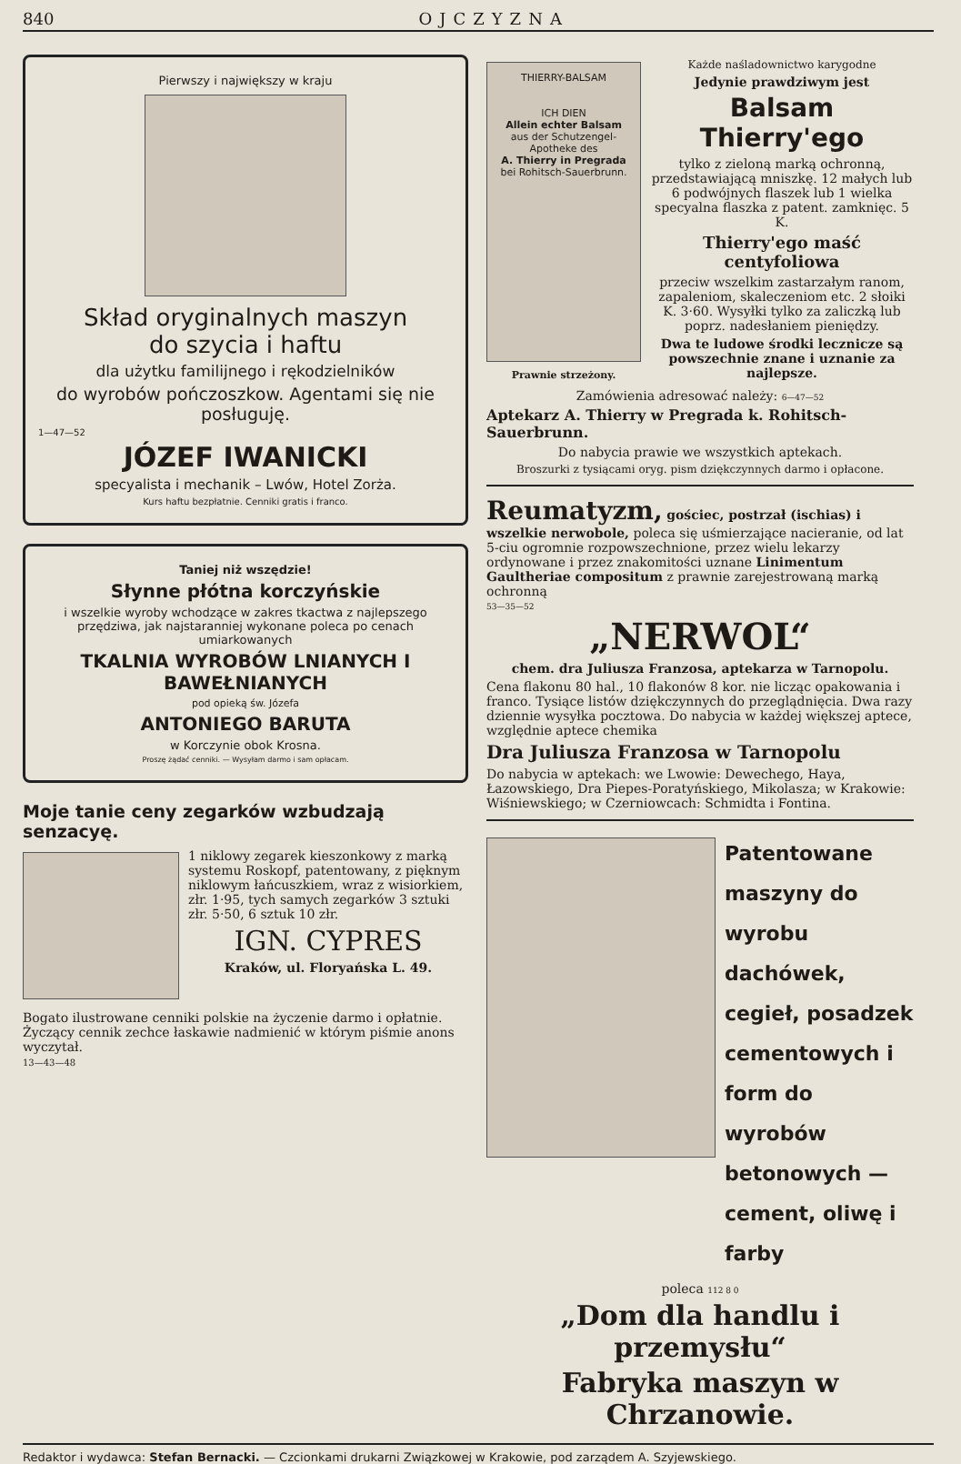840 OJCZYZNA
Pierwszy i największy w kraju
Skład oryginalnych maszyn
do szycia i haftu
dla użytku familijnego i rękodzielników
do wyrobów pończoszkow. Agentami się nie posługuję.
1—47—52
JÓZEF IWANICKI
specyalista i mechanik – Lwów, Hotel Zorża.
Kurs haftu bezpłatnie. Cenniki gratis i franco.
Taniej niż wszędzie!
Słynne płótna korczyńskie
i wszelkie wyroby wchodzące w zakres tkactwa z najlepszego przędziwa, jak najstaranniej wykonane poleca po cenach umiarkowanych
TKALNIA WYROBÓW LNIANYCH I BAWEŁNIANYCH
pod opieką św. Józefa
ANTONIEGO BARUTA
w Korczynie obok Krosna.
Proszę żądać cenniki. — Wysyłam darmo i sam opłacam.
Moje tanie ceny zegarków wzbudzają senzacyę.
1 niklowy zegarek kieszonkowy z marką systemu Roskopf, patentowany, z pięknym niklowym łańcuszkiem, wraz z wisiorkiem, złr. 1·95, tych samych zegarków 3 sztuki złr. 5·50, 6 sztuk 10 złr.
IGN. CYPRES
Kraków, ul. Floryańska L. 49.
Bogato ilustrowane cenniki polskie na życzenie darmo i opłatnie. Życzący cennik zechce łaskawie nadmienić w którym piśmie anons wyczytał.
13—43—48
THIERRY-BALSAM
ICH DIEN
Allein echter Balsam
aus der Schutzengel-Apotheke des
A. Thierry in Pregrada
bei Rohitsch-Sauerbrunn.
Prawnie strzeżony.
Każde naśladownictwo karygodne
Jedynie prawdziwym jest
Balsam Thierry'ego
tylko z zieloną marką ochronną, przedstawiającą mniszkę. 12 małych lub 6 podwójnych flaszek lub 1 wielka specyalna flaszka z patent. zamknięc. 5 K.
Thierry'ego maść centyfoliowa
przeciw wszelkim zastarzałym ranom, zapaleniom, skaleczeniom etc. 2 słoiki K. 3·60. Wysyłki tylko za zaliczką lub poprz. nadesłaniem pieniędzy.
Dwa te ludowe środki lecznicze są powszechnie znane i uznanie za najlepsze.
Zamówienia adresować należy: 6—47—52
Aptekarz A. Thierry w Pregrada k. Rohitsch-Sauerbrunn.
Do nabycia prawie we wszystkich aptekach.
Broszurki z tysiącami oryg. pism dziękczynnych darmo i opłacone.
Reumatyzm, gościec, postrzał (ischias) i wszelkie nerwobole, poleca się uśmierzające nacieranie, od lat 5-ciu ogromnie rozpowszechnione, przez wielu lekarzy ordynowane i przez znakomitości uznane Linimentum Gaultheriae compositum z prawnie zarejestrowaną marką ochronną
53—35—52
„NERWOL“
chem. dra Juliusza Franzosa, aptekarza w Tarnopolu.
Cena flakonu 80 hal., 10 flakonów 8 kor. nie licząc opakowania i franco. Tysiące listów dziękczynnych do przeglądnięcia. Dwa razy dziennie wysyłka pocztowa. Do nabycia w każdej większej aptece, względnie aptece chemika
Dra Juliusza Franzosa w Tarnopolu
Do nabycia w aptekach: we Lwowie: Dewechego, Haya, Łazowskiego, Dra Piepes-Poratyńskiego, Mikolasza; w Krakowie: Wiśniewskiego; w Czerniowcach: Schmidta i Fontina.
Patentowane maszyny do wyrobu dachówek, cegieł, posadzek cementowych i form do wyrobów betonowych — cement, oliwę i farby
poleca 112 8 0
„Dom dla handlu i przemysłu“
Fabryka maszyn w Chrzanowie.
Redaktor i wydawca: Stefan Bernacki. — Czcionkami drukarni Związkowej w Krakowie, pod zarządem A. Szyjewskiego.